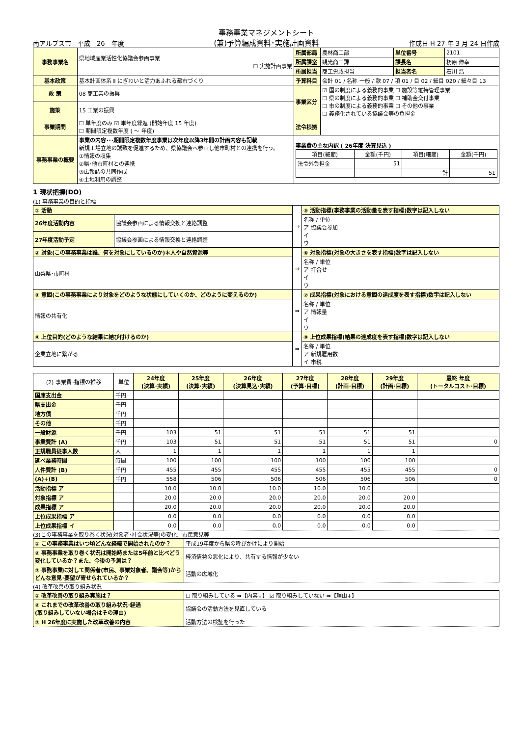南アルプス市　平成　26　年度 事務事業マネジメントシート
(兼)予算編成資料･実施計画資料 作成日 H 27 年 3 月 24 日作成
| 事務事業名 | 県地域産業活性化協議会参画事業 ☐ 実施計画事業 | 所属部局 | 農林商工部 | 単位番号 | 2101 |
| | | 所属課室 | 観光商工課 | 課長名 | 杤原 伸幸 |
| | | 所属担当 | 商工労政担当 | 担当者名 | 石川 浩 |
| 基本政策 | 基本計画体系 Ⅱ にぎわいと活力あふれる都市づくり | 予算科目 | 会計 01 / 名称 一般 / 款 07 / 項 01 / 目 02 / 細目 020 / 細々目 13 | | |
| 政 策 | 08 商工業の振興 | 事業区分 | ☑ 国の制度による義務的事業 ☐ 施設等維持管理事業 ☐ 県の制度による義務的事業 ☐ 補助金交付事業 ☐ 市の制度による義務的事業 ☐ その他の事業 ☐ 義務化されている協議会等の負担金 | | |
| 施策 | 15 工業の振興 | | | | |
| 事業期間 | ☐ 単年度のみ ☑ 単年度繰返 (開始年度 15 年度) ☐ 期間限定複数年度 ( ～ 年度) | 法令根拠 | | | |
| 事務事業の概要 | 事業の内容･･･期間限定複数年度事業は次年度以降3年間の計画内容も記載 新規工場立地の誘致を促進するため、県協議会へ参画し他市町村との連携を行う。 ①情報の収集 ②県･他市町村との連携 ③広報誌の共同作成 ④土地利用の調整 | 事業費の主な内訳 ( 26年度 決算見込 ) / 項目(細節) / 金額(千円) / 項目(細節) / 金額(千円) / / --- / --- / --- / --- / / 法令外負担金 / 51 / / / / / / 計 / 51 / | | | |
1 現状把握(DO)
(1) 事務事業の目的と指標
| ① 活動 | | ⇒ | ⑤ 活動指標(事務事業の活動量を表す指標)数字は記入しない |
| 26年度活動内容 | 協議会参画による情報交換と連絡調整 | | 名称 / 単位 ア 協議会参加 イ ウ |
| 27年度活動予定 | 協議会参画による情報交換と連絡調整 | | |
| ② 対象(この事務事業は誰、何を対象にしているのか)＊人や自然資源等 | | ⇒ | ⑥ 対象指標(対象の大きさを表す指標)数字は記入しない |
| 山梨県･市町村 | | | 名称 / 単位 ア 打合せ イ ウ |
| ③ 意図(この事務事業により対象をどのような状態にしていくのか、どのように変えるのか) | | ⇒ | ⑦ 成果指標(対象における意図の達成度を表す指標)数字は記入しない |
| 情報の共有化 | | | 名称 / 単位 ア 情報量 イ ウ |
| ④ 上位目的(どのような結果に結び付けるのか) | | ⇒ | ⑧ 上位成果指標(結果の達成度を表す指標)数字は記入しない |
| 企業立地に繋がる | | | 名称 / 単位 ア 新規雇用数 イ 市税 |
| (2) 事業費･指標の推移 | 単位 | 24年度 (決算･実績) | 25年度 (決算･実績) | 26年度 (決算見込･実績) | 27年度 (予算･目標) | 28年度 (計画･目標) | 29年度 (計画･目標) | 最終 年度 (トータルコスト･目標) |
| --- | --- | --- | --- | --- | --- | --- | --- | --- |
| 国庫支出金 | 千円 | | | | | | | |
| 県支出金 | 千円 | | | | | | | |
| 地方債 | 千円 | | | | | | | |
| その他 | 千円 | | | | | | | |
| 一般財源 | 千円 | 103 | 51 | 51 | 51 | 51 | 51 | |
| 事業費計 (A) | 千円 | 103 | 51 | 51 | 51 | 51 | 51 | 0 |
| 正規職員従事人数 | 人 | 1 | 1 | 1 | 1 | 1 | 1 | |
| 延べ業務時間 | 時間 | 100 | 100 | 100 | 100 | 100 | 100 | |
| 人件費計 (B) | 千円 | 455 | 455 | 455 | 455 | 455 | 455 | 0 |
| (A)+(B) | 千円 | 558 | 506 | 506 | 506 | 506 | 506 | 0 |
| 活動指標 ア | | 10.0 | 10.0 | 10.0 | 10.0 | 10.0 | | |
| 対象指標 ア | | 20.0 | 20.0 | 20.0 | 20.0 | 20.0 | 20.0 | |
| 成果指標 ア | | 20.0 | 20.0 | 20.0 | 20.0 | 20.0 | 20.0 | |
| 上位成果指標 ア | | 0.0 | 0.0 | 0.0 | 0.0 | 0.0 | 0.0 | |
| 上位成果指標 イ | | 0.0 | 0.0 | 0.0 | 0.0 | 0.0 | 0.0 | |
(3)この事務事業を取り巻く状況(対象者･社会状況等)の変化、市民意見等
| ① この事務事業はいつ頃どんな経緯で開始されたのか？ | 平成19年度から県の呼びかけにより開始 |
| ② 事務事業を取り巻く状況は開始時または5年前と比べどう変化しているか？また、今後の予測は？ | 経済情勢の悪化により、共有する情報が少ない |
| ③ 事務事業に対して関係者(市民、事業対象者、議会等)からどんな意見･要望が寄せられているか？ | 活動の広域化 |
(4) 改革改善の取り組み状況
| ① 改革改善の取り組み実施は？ | ☐ 取り組みしている ⇒【内容↓】 ☑ 取り組みしていない ⇒【理由↓】 |
| ② これまでの改革改善の取り組み状況･経過 (取り組みしていない場合はその理由) | 協議会の活動方法を見直している |
| ③ H 26年度に実施した改革改善の内容 | 活動方法の検証を行った |